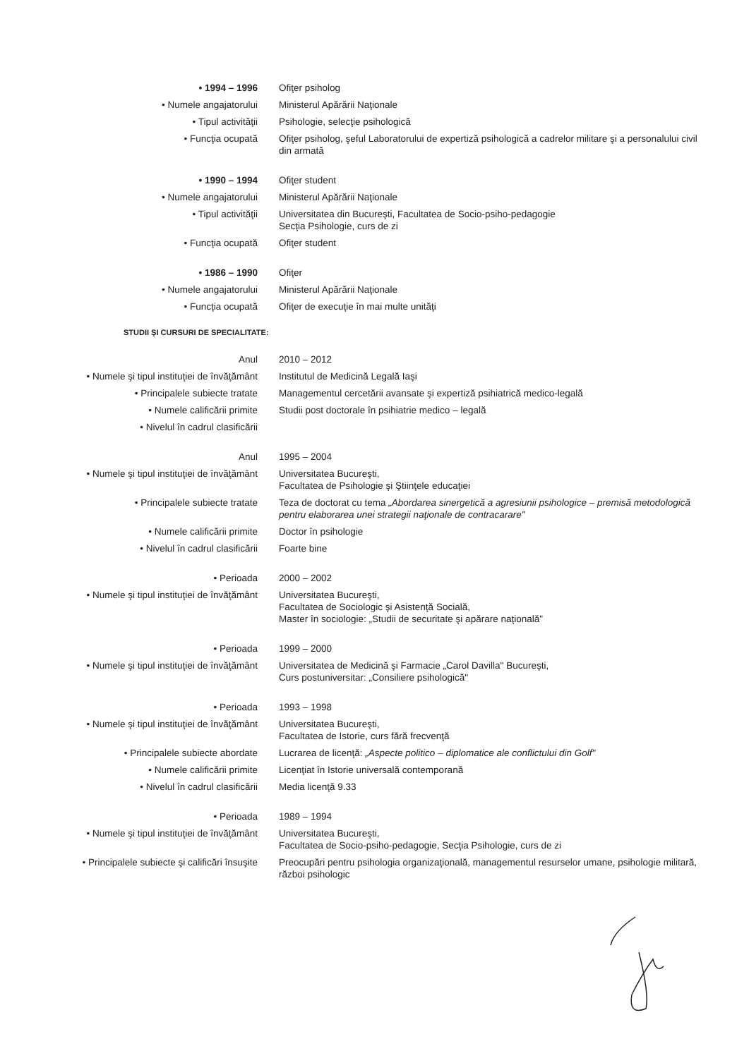• 1994 – 1996 Ofiţer psiholog
• Numele angajatorului Ministerul Apărării Naţionale
• Tipul activităţii Psihologie, selecţie psihologică
• Funcţia ocupată Ofiţer psiholog, şeful Laboratorului de expertiză psihologică a cadrelor militare şi a personalului civil din armată
• 1990 – 1994 Ofiţer student
• Numele angajatorului Ministerul Apărării Naţionale
• Tipul activităţii Universitatea din Bucureşti, Facultatea de Socio-psiho-pedagogie
Secţia Psihologie, curs de zi
• Funcţia ocupată Ofiţer student
• 1986 – 1990 Ofiţer
• Numele angajatorului Ministerul Apărării Naţionale
• Funcţia ocupată Ofiţer de execuţie în mai multe unităţi
STUDII ŞI CURSURI DE SPECIALITATE:
Anul 2010 – 2012
• Numele şi tipul instituţiei de învăţământ Institutul de Medicină Legală Iaşi
• Principalele subiecte tratate Managementul cercetării avansate şi expertiză psihiatrică medico-legală
• Numele calificării primite Studii post doctorale în psihiatrie medico – legală
• Nivelul în cadrul clasificării
Anul 1995 – 2004
• Numele şi tipul instituţiei de învăţământ Universitatea Bucureşti,
Facultatea de Psihologie şi Ştiinţele educaţiei
• Principalele subiecte tratate Teza de doctorat cu tema „Abordarea sinergetică a agresiunii psihologice – premisă metodologică pentru elaborarea unei strategii naţionale de contracarare"
• Numele calificării primite Doctor în psihologie
• Nivelul în cadrul clasificării Foarte bine
• Perioada 2000 – 2002
• Numele şi tipul instituţiei de învăţământ Universitatea Bucureşti,
Facultatea de Sociologic şi Asistenţă Socială,
Master în sociologie: „Studii de securitate şi apărare naţională"
• Perioada 1999 – 2000
• Numele şi tipul instituţiei de învăţământ Universitatea de Medicină şi Farmacie „Carol Davilla" Bucureşti,
Curs postuniversitar: „Consiliere psihologică"
• Perioada 1993 – 1998
• Numele şi tipul instituţiei de învăţământ Universitatea Bucureşti,
Facultatea de Istorie, curs fără frecvenţă
• Principalele subiecte abordate Lucrarea de licenţă: „Aspecte politico – diplomatice ale conflictului din Golf"
• Numele calificării primite Licenţiat în Istorie universală contemporană
• Nivelul în cadrul clasificării Media licenţă 9.33
• Perioada 1989 – 1994
• Numele şi tipul instituţiei de învăţământ Universitatea Bucureşti,
Facultatea de Socio-psiho-pedagogie, Secţia Psihologie, curs de zi
• Principalele subiecte şi calificări însuşite Preocupări pentru psihologia organizaţională, managementul resurselor umane, psihologie militară, război psihologic